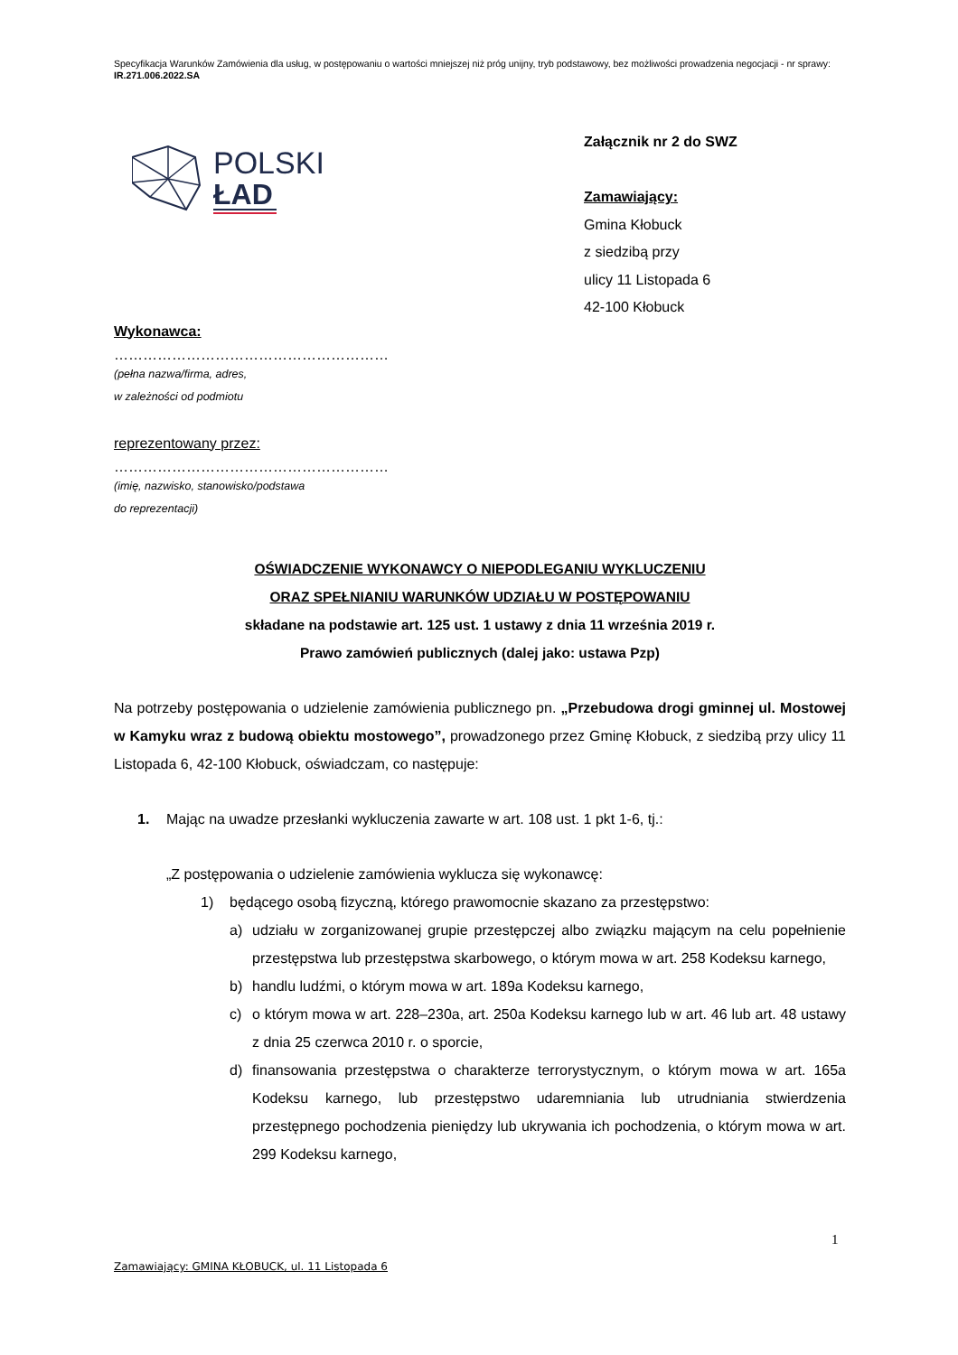Specyfikacja Warunków Zamówienia dla usług, w postępowaniu o wartości mniejszej niż próg unijny, tryb podstawowy, bez możliwości prowadzenia negocjacji - nr sprawy: IR.271.006.2022.SA
POLSKI
ŁAD
Załącznik nr 2 do SWZ
Zamawiający:
Gmina Kłobuck
z siedzibą przy
ulicy 11 Listopada 6
42-100 Kłobuck
Wykonawca:
…………………………………………………
(pełna nazwa/firma, adres,
w zależności od podmiotu
reprezentowany przez:
…………………………………………………
(imię, nazwisko, stanowisko/podstawa
do reprezentacji)
OŚWIADCZENIE WYKONAWCY O NIEPODLEGANIU WYKLUCZENIU
ORAZ SPEŁNIANIU WARUNKÓW UDZIAŁU W POSTĘPOWANIU
składane na podstawie art. 125 ust. 1 ustawy z dnia 11 września 2019 r.
Prawo zamówień publicznych (dalej jako: ustawa Pzp)
Na potrzeby postępowania o udzielenie zamówienia publicznego pn. „Przebudowa drogi gminnej ul. Mostowej w Kamyku wraz z budową obiektu mostowego”, prowadzonego przez Gminę Kłobuck, z siedzibą przy ulicy 11 Listopada 6, 42-100 Kłobuck, oświadczam, co następuje:
1. Mając na uwadze przesłanki wykluczenia zawarte w art. 108 ust. 1 pkt 1-6, tj.:
„Z postępowania o udzielenie zamówienia wyklucza się wykonawcę:
1) będącego osobą fizyczną, którego prawomocnie skazano za przestępstwo:
a) udziału w zorganizowanej grupie przestępczej albo związku mającym na celu popełnienie przestępstwa lub przestępstwa skarbowego, o którym mowa w art. 258 Kodeksu karnego,
b) handlu ludźmi, o którym mowa w art. 189a Kodeksu karnego,
c) o którym mowa w art. 228–230a, art. 250a Kodeksu karnego lub w art. 46 lub art. 48 ustawy z dnia 25 czerwca 2010 r. o sporcie,
d) finansowania przestępstwa o charakterze terrorystycznym, o którym mowa w art. 165a Kodeksu karnego, lub przestępstwo udaremniania lub utrudniania stwierdzenia przestępnego pochodzenia pieniędzy lub ukrywania ich pochodzenia, o którym mowa w art. 299 Kodeksu karnego,
1
Zamawiający: GMINA KŁOBUCK, ul. 11 Listopada 6